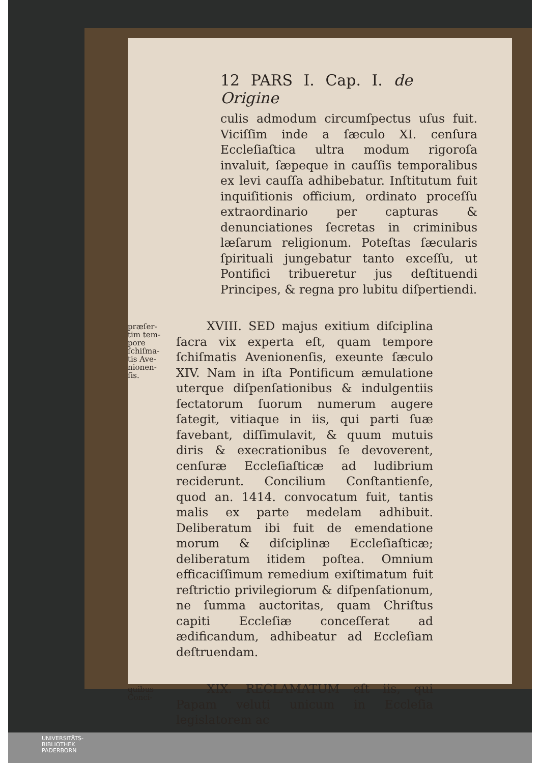12 PARS I. Cap. I. de Origine
culis admodum circumſpectus uſus fuit. Viciſſim inde a ſæculo XI. cenſura Eccleſiaſtica ultra modum rigoroſa invaluit, ſæpeque in cauſſis temporalibus ex levi cauſſa adhibebatur. Inſtitutum fuit inquiſitionis officium, ordinato proceſſu extraordinario per capturas & denunciationes ſecretas in criminibus læſarum religionum. Poteſtas ſæcularis ſpirituali jungebatur tanto exceſſu, ut Pontifici tribueretur jus deſtituendi Principes, & regna pro lubitu diſpertiendi.
præſer-
tim tem-
pore
ſchiſma-
tis Ave-
nionen-
ſis.
XVIII. SED majus exitium diſciplina ſacra vix experta eſt, quam tempore ſchiſmatis Avenionenſis, exeunte ſæculo XIV. Nam in iſta Pontificum æmulatione uterque diſpenſationibus & indulgentiis ſectatorum ſuorum numerum augere ſategit, vitiaque in iis, qui parti ſuæ favebant, diſſimulavit, & quum mutuis diris & execrationibus ſe devoverent, cenſuræ Eccleſiaſticæ ad ludibrium reciderunt. Concilium Conſtantienſe, quod an. 1414. convocatum fuit, tantis malis ex parte medelam adhibuit. Deliberatum ibi fuit de emendatione morum & diſciplinæ Eccleſiaſticæ; deliberatum itidem poſtea. Omnium efficaciſſimum remedium exiſtimatum fuit reſtrictio privilegiorum & diſpenſationum, ne ſumma auctoritas, quam Chriſtus capiti Eccleſiæ conceſſerat ad ædificandum, adhibeatur ad Eccleſiam deſtruendam.
quibus
Conci-
XIX. RECLAMATUM eſt iis, qui Papam veluti unicum in Eccleſia legislatorem ac
UNIVERSITÄTS-
BIBLIOTHEK
PADERBORN